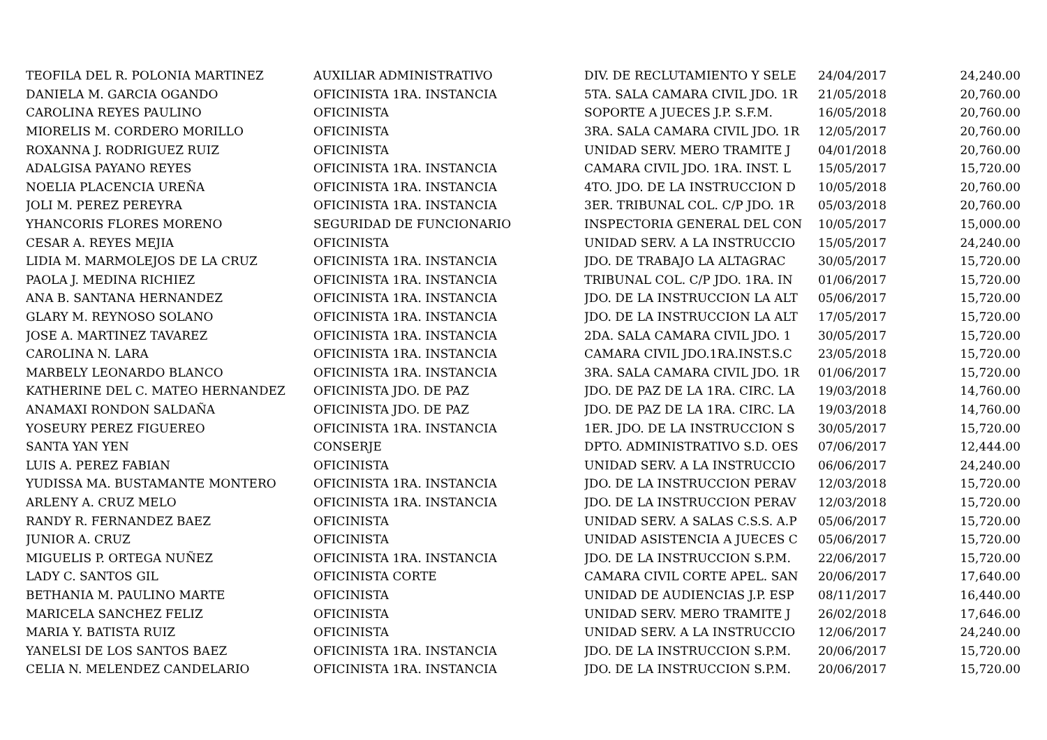| TEOFILA DEL R. POLONIA MARTINEZ | AUXILIAR ADMINISTRATIVO | DIV. DE RECLUTAMIENTO Y SELE | 24/04/2017 | 24,240.00 |
| DANIELA M. GARCIA OGANDO | OFICINISTA 1RA. INSTANCIA | 5TA. SALA CAMARA CIVIL JDO. 1R | 21/05/2018 | 20,760.00 |
| CAROLINA REYES PAULINO | OFICINISTA | SOPORTE A JUECES J.P. S.F.M. | 16/05/2018 | 20,760.00 |
| MIORELIS M. CORDERO MORILLO | OFICINISTA | 3RA. SALA CAMARA CIVIL JDO. 1R | 12/05/2017 | 20,760.00 |
| ROXANNA J. RODRIGUEZ RUIZ | OFICINISTA | UNIDAD SERV. MERO TRAMITE J | 04/01/2018 | 20,760.00 |
| ADALGISA PAYANO REYES | OFICINISTA 1RA. INSTANCIA | CAMARA CIVIL JDO. 1RA. INST. L | 15/05/2017 | 15,720.00 |
| NOELIA PLACENCIA UREÑA | OFICINISTA 1RA. INSTANCIA | 4TO. JDO. DE LA INSTRUCCION D | 10/05/2018 | 20,760.00 |
| JOLI M. PEREZ PEREYRA | OFICINISTA 1RA. INSTANCIA | 3ER. TRIBUNAL COL. C/P JDO. 1R | 05/03/2018 | 20,760.00 |
| YHANCORIS FLORES MORENO | SEGURIDAD DE FUNCIONARIO | INSPECTORIA GENERAL DEL CON | 10/05/2017 | 15,000.00 |
| CESAR A. REYES MEJIA | OFICINISTA | UNIDAD SERV. A LA INSTRUCCIO | 15/05/2017 | 24,240.00 |
| LIDIA M. MARMOLEJOS DE LA CRUZ | OFICINISTA 1RA. INSTANCIA | JDO. DE TRABAJO LA ALTAGRAC | 30/05/2017 | 15,720.00 |
| PAOLA J. MEDINA RICHIEZ | OFICINISTA 1RA. INSTANCIA | TRIBUNAL COL. C/P JDO. 1RA. IN | 01/06/2017 | 15,720.00 |
| ANA B. SANTANA HERNANDEZ | OFICINISTA 1RA. INSTANCIA | JDO. DE LA INSTRUCCION LA ALT | 05/06/2017 | 15,720.00 |
| GLARY M. REYNOSO SOLANO | OFICINISTA 1RA. INSTANCIA | JDO. DE LA INSTRUCCION LA ALT | 17/05/2017 | 15,720.00 |
| JOSE A. MARTINEZ TAVAREZ | OFICINISTA 1RA. INSTANCIA | 2DA. SALA CAMARA CIVIL JDO. 1 | 30/05/2017 | 15,720.00 |
| CAROLINA N. LARA | OFICINISTA 1RA. INSTANCIA | CAMARA CIVIL JDO.1RA.INST.S.C | 23/05/2018 | 15,720.00 |
| MARBELY LEONARDO BLANCO | OFICINISTA 1RA. INSTANCIA | 3RA. SALA CAMARA CIVIL JDO. 1R | 01/06/2017 | 15,720.00 |
| KATHERINE DEL C. MATEO HERNANDEZ | OFICINISTA JDO. DE PAZ | JDO. DE PAZ DE LA 1RA. CIRC. LA | 19/03/2018 | 14,760.00 |
| ANAMAXI RONDON SALDAÑA | OFICINISTA JDO. DE PAZ | JDO. DE PAZ DE LA 1RA. CIRC. LA | 19/03/2018 | 14,760.00 |
| YOSEURY PEREZ FIGUEREO | OFICINISTA 1RA. INSTANCIA | 1ER. JDO. DE LA INSTRUCCION S | 30/05/2017 | 15,720.00 |
| SANTA YAN YEN | CONSERJE | DPTO. ADMINISTRATIVO S.D. OES | 07/06/2017 | 12,444.00 |
| LUIS A. PEREZ FABIAN | OFICINISTA | UNIDAD SERV. A LA INSTRUCCIO | 06/06/2017 | 24,240.00 |
| YUDISSA MA. BUSTAMANTE MONTERO | OFICINISTA 1RA. INSTANCIA | JDO. DE LA INSTRUCCION PERAV | 12/03/2018 | 15,720.00 |
| ARLENY A. CRUZ MELO | OFICINISTA 1RA. INSTANCIA | JDO. DE LA INSTRUCCION PERAV | 12/03/2018 | 15,720.00 |
| RANDY R. FERNANDEZ BAEZ | OFICINISTA | UNIDAD SERV. A SALAS C.S.S. A.P | 05/06/2017 | 15,720.00 |
| JUNIOR A. CRUZ | OFICINISTA | UNIDAD ASISTENCIA A JUECES C | 05/06/2017 | 15,720.00 |
| MIGUELIS P. ORTEGA NUÑEZ | OFICINISTA 1RA. INSTANCIA | JDO. DE LA INSTRUCCION S.P.M. | 22/06/2017 | 15,720.00 |
| LADY C. SANTOS GIL | OFICINISTA CORTE | CAMARA CIVIL CORTE APEL. SAN | 20/06/2017 | 17,640.00 |
| BETHANIA M. PAULINO MARTE | OFICINISTA | UNIDAD DE AUDIENCIAS J.P. ESP | 08/11/2017 | 16,440.00 |
| MARICELA SANCHEZ FELIZ | OFICINISTA | UNIDAD SERV. MERO TRAMITE J | 26/02/2018 | 17,646.00 |
| MARIA Y. BATISTA RUIZ | OFICINISTA | UNIDAD SERV. A LA INSTRUCCIO | 12/06/2017 | 24,240.00 |
| YANELSI DE LOS SANTOS BAEZ | OFICINISTA 1RA. INSTANCIA | JDO. DE LA INSTRUCCION S.P.M. | 20/06/2017 | 15,720.00 |
| CELIA N. MELENDEZ CANDELARIO | OFICINISTA 1RA. INSTANCIA | JDO. DE LA INSTRUCCION S.P.M. | 20/06/2017 | 15,720.00 |